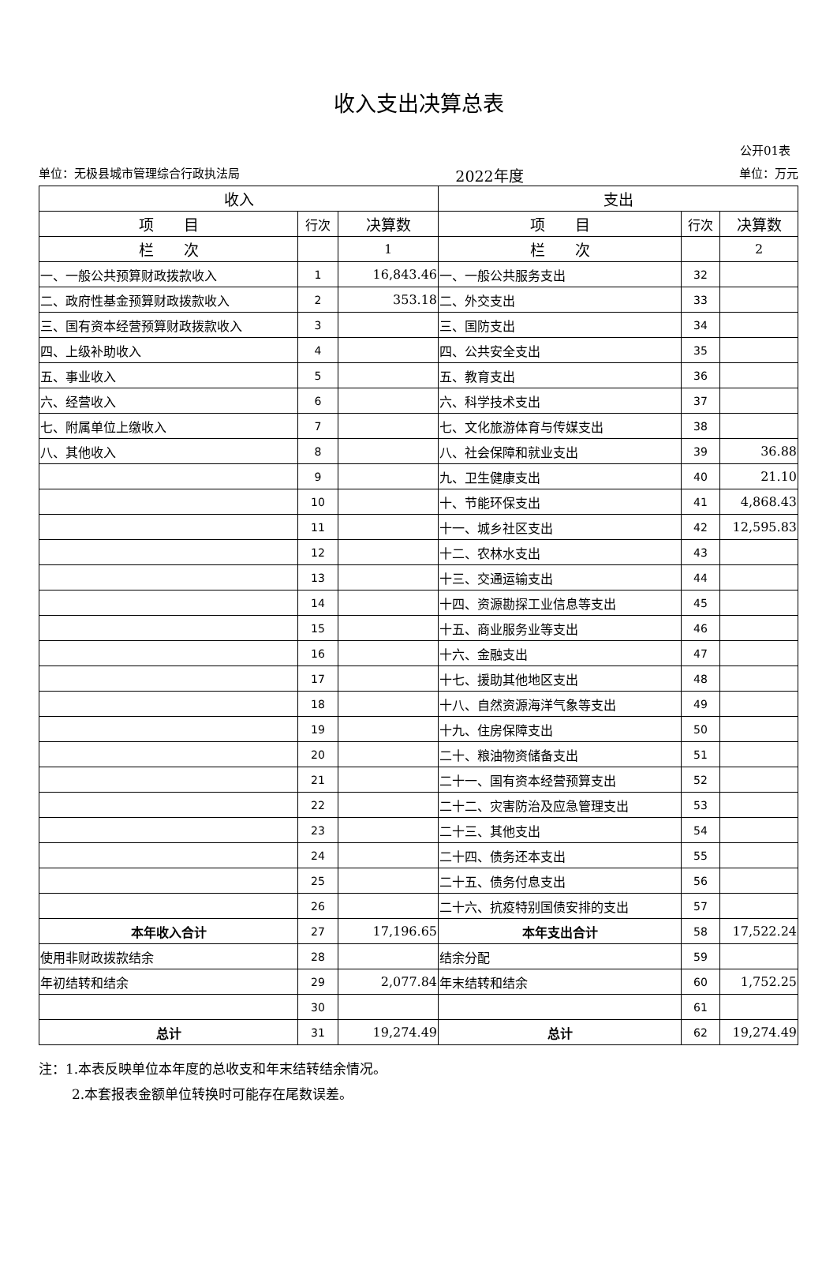收入支出决算总表
公开01表
单位：无极县城市管理综合行政执法局 2022年度 单位：万元
| 收入 | | | 支出 | | |
| --- | --- | --- | --- | --- | --- |
| 项 目 | 行次 | 决算数 | 项 目 | 行次 | 决算数 |
| 栏 次 | | 1 | 栏 次 | | 2 |
| 一、一般公共预算财政拨款收入 | 1 | 16,843.46 | 一、一般公共服务支出 | 32 | |
| 二、政府性基金预算财政拨款收入 | 2 | 353.18 | 二、外交支出 | 33 | |
| 三、国有资本经营预算财政拨款收入 | 3 | | 三、国防支出 | 34 | |
| 四、上级补助收入 | 4 | | 四、公共安全支出 | 35 | |
| 五、事业收入 | 5 | | 五、教育支出 | 36 | |
| 六、经营收入 | 6 | | 六、科学技术支出 | 37 | |
| 七、附属单位上缴收入 | 7 | | 七、文化旅游体育与传媒支出 | 38 | |
| 八、其他收入 | 8 | | 八、社会保障和就业支出 | 39 | 36.88 |
| | 9 | | 九、卫生健康支出 | 40 | 21.10 |
| | 10 | | 十、节能环保支出 | 41 | 4,868.43 |
| | 11 | | 十一、城乡社区支出 | 42 | 12,595.83 |
| | 12 | | 十二、农林水支出 | 43 | |
| | 13 | | 十三、交通运输支出 | 44 | |
| | 14 | | 十四、资源勘探工业信息等支出 | 45 | |
| | 15 | | 十五、商业服务业等支出 | 46 | |
| | 16 | | 十六、金融支出 | 47 | |
| | 17 | | 十七、援助其他地区支出 | 48 | |
| | 18 | | 十八、自然资源海洋气象等支出 | 49 | |
| | 19 | | 十九、住房保障支出 | 50 | |
| | 20 | | 二十、粮油物资储备支出 | 51 | |
| | 21 | | 二十一、国有资本经营预算支出 | 52 | |
| | 22 | | 二十二、灾害防治及应急管理支出 | 53 | |
| | 23 | | 二十三、其他支出 | 54 | |
| | 24 | | 二十四、债务还本支出 | 55 | |
| | 25 | | 二十五、债务付息支出 | 56 | |
| | 26 | | 二十六、抗疫特别国债安排的支出 | 57 | |
| 本年收入合计 | 27 | 17,196.65 | 本年支出合计 | 58 | 17,522.24 |
| 使用非财政拨款结余 | 28 | | 结余分配 | 59 | |
| 年初结转和结余 | 29 | 2,077.84 | 年末结转和结余 | 60 | 1,752.25 |
| | 30 | | | 61 | |
| 总计 | 31 | 19,274.49 | 总计 | 62 | 19,274.49 |
注：1.本表反映单位本年度的总收支和年末结转结余情况。
2.本套报表金额单位转换时可能存在尾数误差。